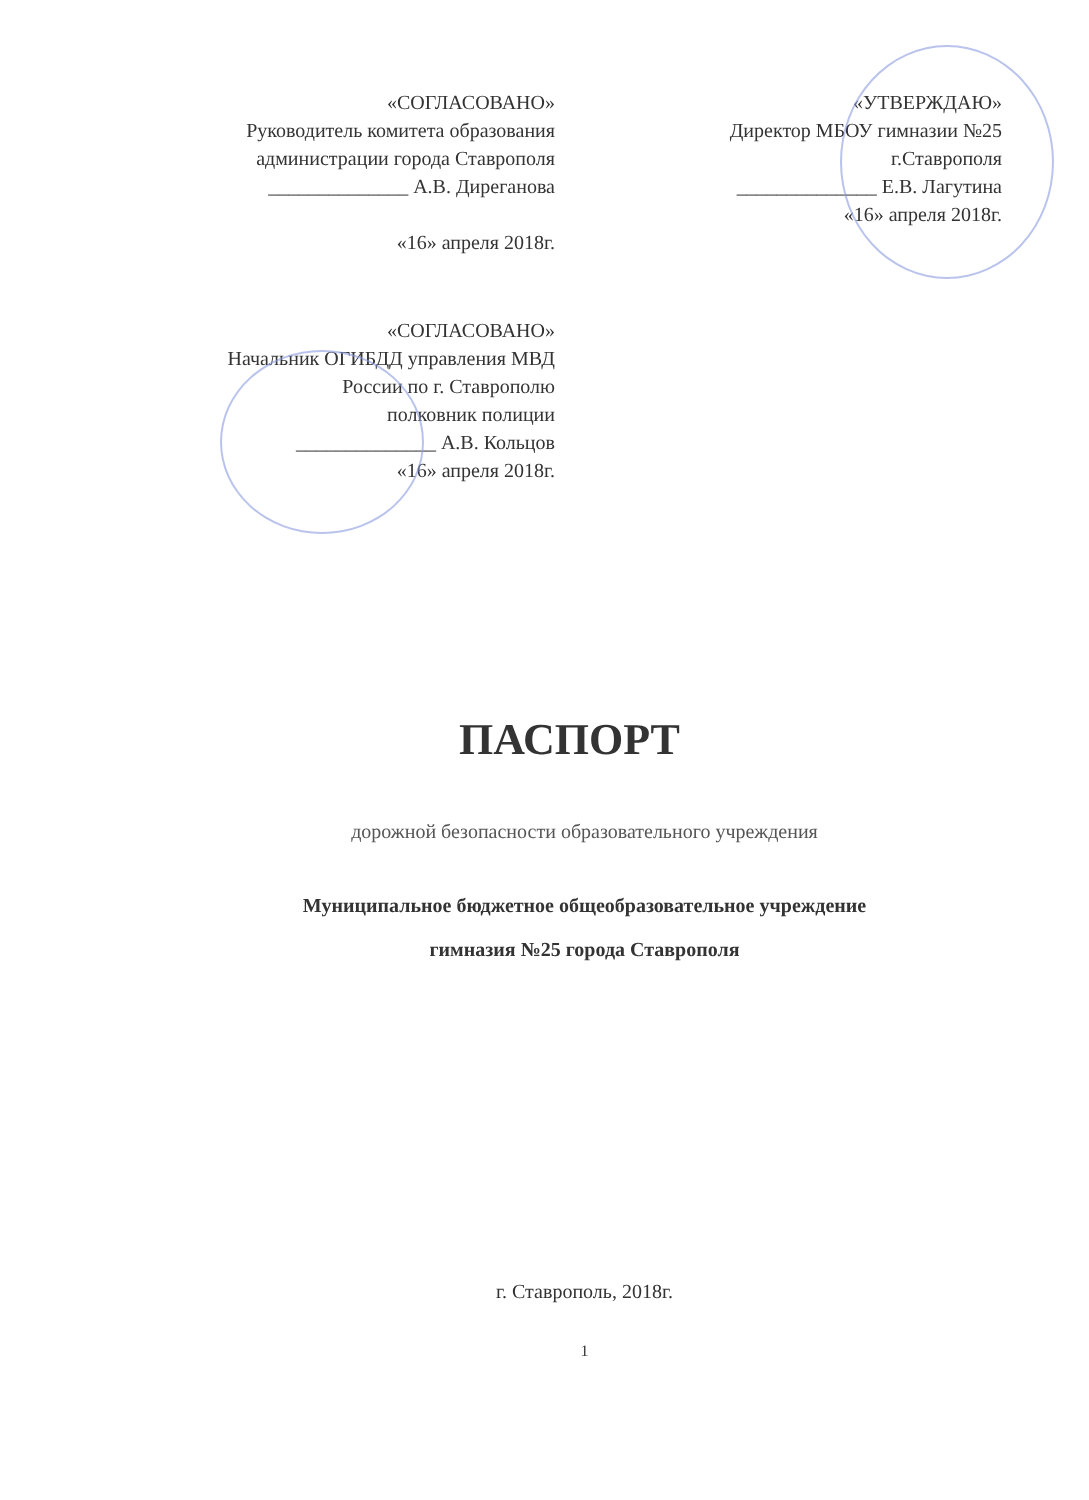«СОГЛАСОВАНО»
Руководитель комитета образования
администрации города Ставрополя
______________ А.В. Диреганова
«16» апреля 2018г.
«УТВЕРЖДАЮ»
Директор МБОУ гимназии №25
г.Ставрополя
______________ Е.В. Лагутина
«16» апреля 2018г.
«СОГЛАСОВАНО»
Начальник ОГИБДД управления МВД
России по г. Ставрополю
полковник полиции
______________ А.В. Кольцов
«16» апреля 2018г.
ПАСПОРТ
дорожной безопасности образовательного учреждения
Муниципальное бюджетное общеобразовательное учреждение
гимназия №25 города Ставрополя
г. Ставрополь, 2018г.
1